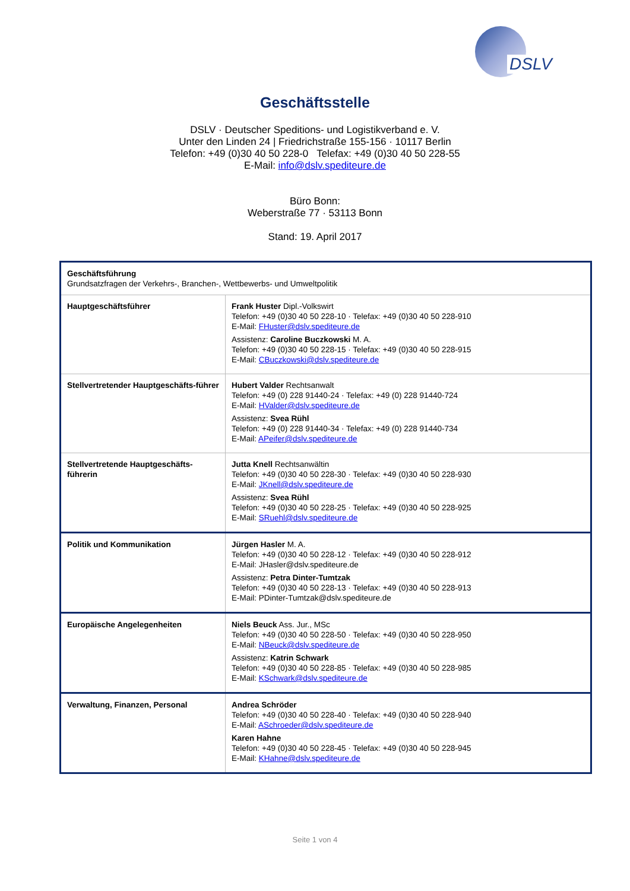DSLV
Geschäftsstelle
DSLV · Deutscher Speditions- und Logistikverband e. V.
Unter den Linden 24 | Friedrichstraße 155-156 · 10117 Berlin
Telefon: +49 (0)30 40 50 228-0 Telefax: +49 (0)30 40 50 228-55
E-Mail: info@dslv.spediteure.de
Büro Bonn:
Weberstraße 77 · 53113 Bonn
Stand: 19. April 2017
| Geschäftsführung Grundsatzfragen der Verkehrs-, Branchen-, Wettbewerbs- und Umweltpolitik | |
| Hauptgeschäftsführer | Frank Huster Dipl.-Volkswirt Telefon: +49 (0)30 40 50 228-10 · Telefax: +49 (0)30 40 50 228-910 E-Mail: FHuster@dslv.spediteure.de Assistenz: Caroline Buczkowski M. A. Telefon: +49 (0)30 40 50 228-15 · Telefax: +49 (0)30 40 50 228-915 E-Mail: CBuczkowski@dslv.spediteure.de |
| Stellvertretender Hauptgeschäfts-führer | Hubert Valder Rechtsanwalt Telefon: +49 (0) 228 91440-24 · Telefax: +49 (0) 228 91440-724 E-Mail: HValder@dslv.spediteure.de Assistenz: Svea Rühl Telefon: +49 (0) 228 91440-34 · Telefax: +49 (0) 228 91440-734 E-Mail: APeifer@dslv.spediteure.de |
| Stellvertretende Hauptgeschäfts-führerin | Jutta Knell Rechtsanwältin Telefon: +49 (0)30 40 50 228-30 · Telefax: +49 (0)30 40 50 228-930 E-Mail: JKnell@dslv.spediteure.de Assistenz: Svea Rühl Telefon: +49 (0)30 40 50 228-25 · Telefax: +49 (0)30 40 50 228-925 E-Mail: SRuehl@dslv.spediteure.de |
| Politik und Kommunikation | Jürgen Hasler M. A. Telefon: +49 (0)30 40 50 228-12 · Telefax: +49 (0)30 40 50 228-912 E-Mail: JHasler@dslv.spediteure.de Assistenz: Petra Dinter-Tumtzak Telefon: +49 (0)30 40 50 228-13 · Telefax: +49 (0)30 40 50 228-913 E-Mail: PDinter-Tumtzak@dslv.spediteure.de |
| Europäische Angelegenheiten | Niels Beuck Ass. Jur., MSc Telefon: +49 (0)30 40 50 228-50 · Telefax: +49 (0)30 40 50 228-950 E-Mail: NBeuck@dslv.spediteure.de Assistenz: Katrin Schwark Telefon: +49 (0)30 40 50 228-85 · Telefax: +49 (0)30 40 50 228-985 E-Mail: KSchwark@dslv.spediteure.de |
| Verwaltung, Finanzen, Personal | Andrea Schröder Telefon: +49 (0)30 40 50 228-40 · Telefax: +49 (0)30 40 50 228-940 E-Mail: ASchroeder@dslv.spediteure.de Karen Hahne Telefon: +49 (0)30 40 50 228-45 · Telefax: +49 (0)30 40 50 228-945 E-Mail: KHahne@dslv.spediteure.de |
Seite 1 von 4